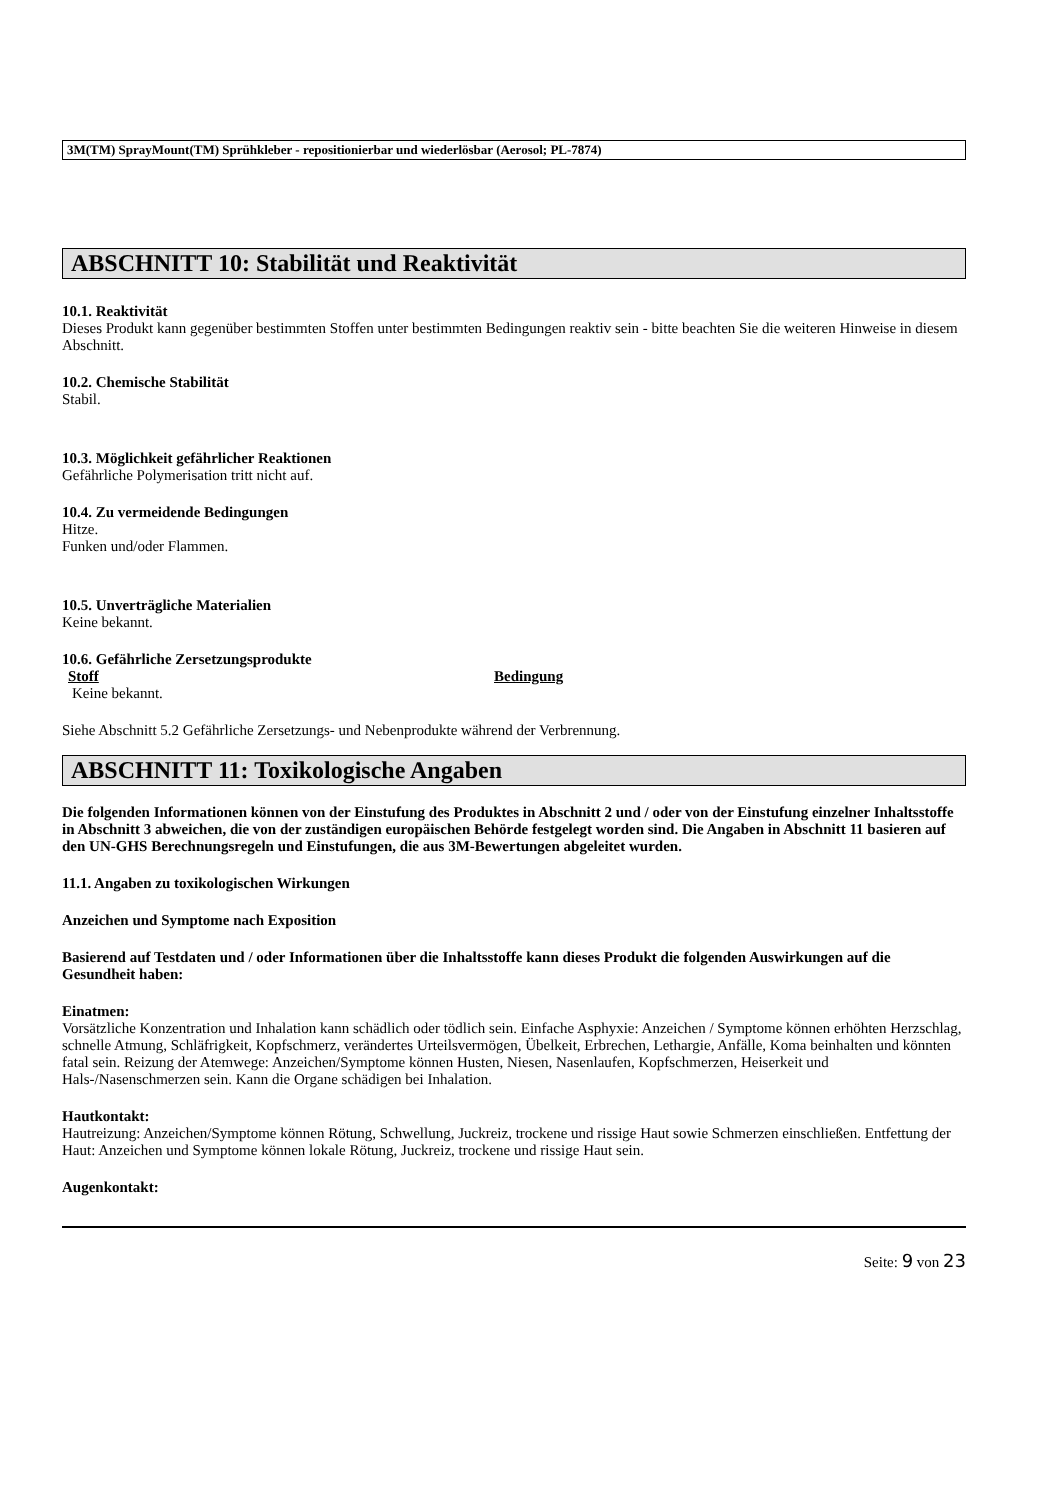3M(TM) SprayMount(TM) Sprühkleber - repositionierbar und wiederlösbar (Aerosol; PL-7874)
ABSCHNITT 10: Stabilität und Reaktivität
10.1. Reaktivität
Dieses Produkt kann gegenüber bestimmten Stoffen unter bestimmten Bedingungen reaktiv sein - bitte beachten Sie die weiteren Hinweise in diesem Abschnitt.
10.2. Chemische Stabilität
Stabil.
10.3. Möglichkeit gefährlicher Reaktionen
Gefährliche Polymerisation tritt nicht auf.
10.4. Zu vermeidende Bedingungen
Hitze.
Funken und/oder Flammen.
10.5. Unverträgliche Materialien
Keine bekannt.
10.6. Gefährliche Zersetzungsprodukte
Stoff Bedingung
Keine bekannt.
Siehe Abschnitt 5.2 Gefährliche Zersetzungs- und Nebenprodukte während der Verbrennung.
ABSCHNITT 11: Toxikologische Angaben
Die folgenden Informationen können von der Einstufung des Produktes in Abschnitt 2 und / oder von der Einstufung einzelner Inhaltsstoffe in Abschnitt 3 abweichen, die von der zuständigen europäischen Behörde festgelegt worden sind. Die Angaben in Abschnitt 11 basieren auf den UN-GHS Berechnungsregeln und Einstufungen, die aus 3M-Bewertungen abgeleitet wurden.
11.1. Angaben zu toxikologischen Wirkungen
Anzeichen und Symptome nach Exposition
Basierend auf Testdaten und / oder Informationen über die Inhaltsstoffe kann dieses Produkt die folgenden Auswirkungen auf die Gesundheit haben:
Einatmen:
Vorsätzliche Konzentration und Inhalation kann schädlich oder tödlich sein. Einfache Asphyxie: Anzeichen / Symptome können erhöhten Herzschlag, schnelle Atmung, Schläfrigkeit, Kopfschmerz, verändertes Urteilsvermögen, Übelkeit, Erbrechen, Lethargie, Anfälle, Koma beinhalten und könnten fatal sein. Reizung der Atemwege: Anzeichen/Symptome können Husten, Niesen, Nasenlaufen, Kopfschmerzen, Heiserkeit und Hals-/Nasenschmerzen sein. Kann die Organe schädigen bei Inhalation.
Hautkontakt:
Hautreizung: Anzeichen/Symptome können Rötung, Schwellung, Juckreiz, trockene und rissige Haut sowie Schmerzen einschließen. Entfettung der Haut: Anzeichen und Symptome können lokale Rötung, Juckreiz, trockene und rissige Haut sein.
Augenkontakt:
Seite: 9 von 23